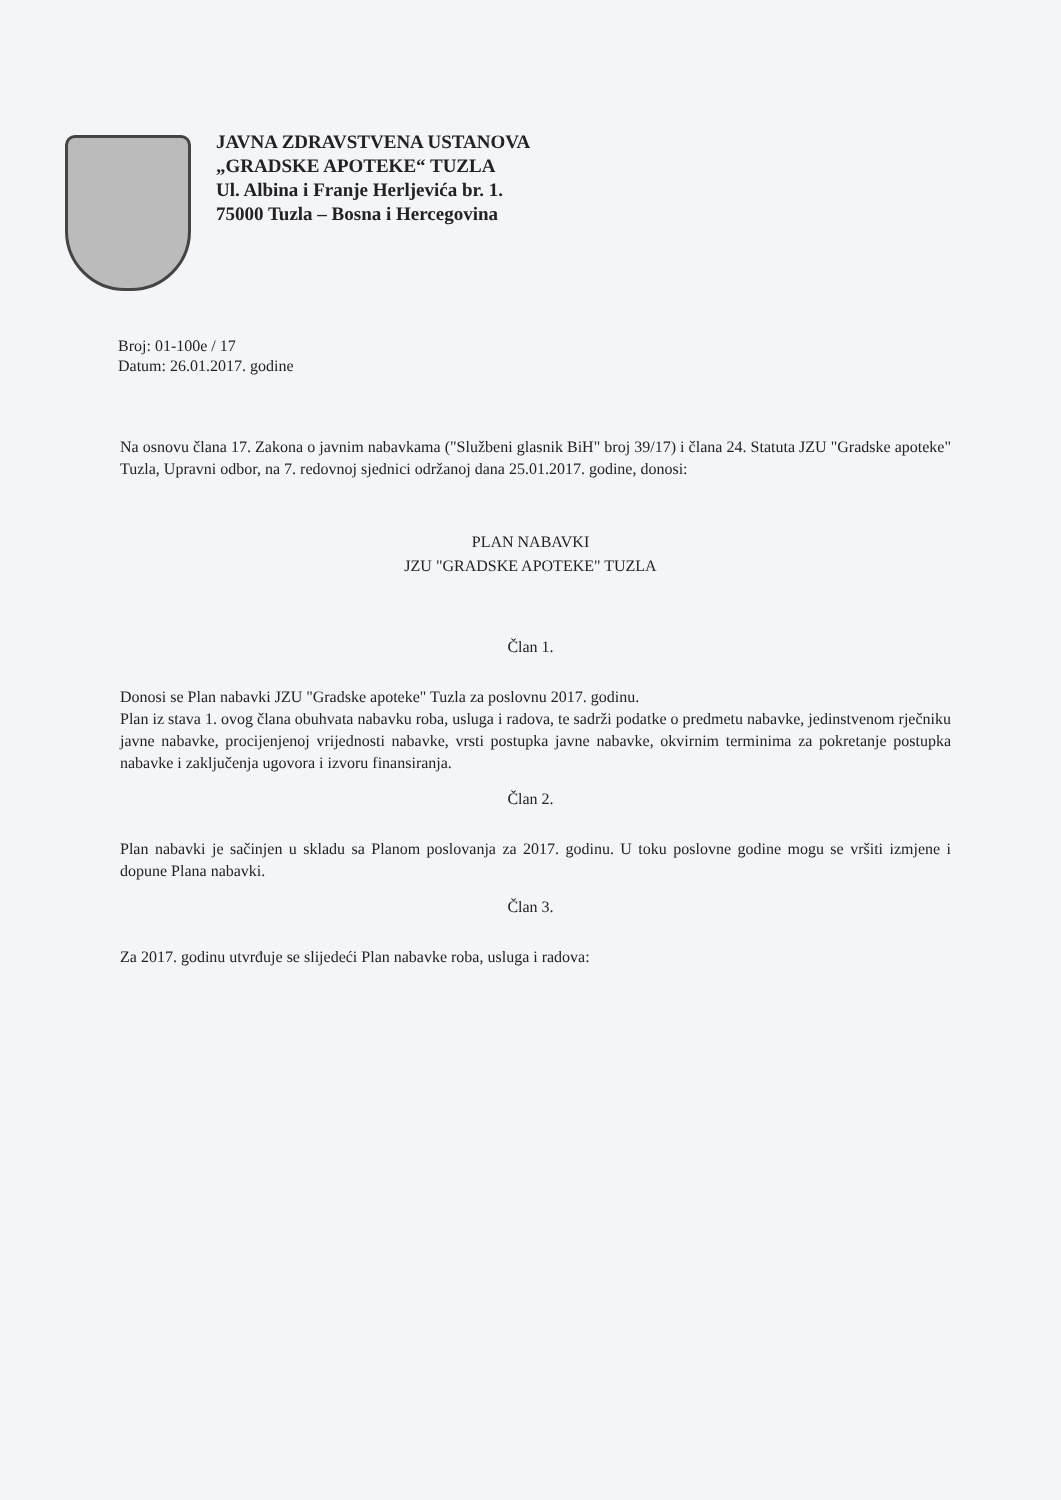JAVNA ZDRAVSTVENA USTANOVA
„GRADSKE APOTEKE“ TUZLA
Ul. Albina i Franje Herljevića br. 1.
75000 Tuzla – Bosna i Hercegovina
Broj: 01-100e / 17
Datum: 26.01.2017. godine
Na osnovu člana 17. Zakona o javnim nabavkama ("Službeni glasnik BiH" broj 39/17) i člana 24. Statuta JZU "Gradske apoteke" Tuzla, Upravni odbor, na 7. redovnoj sjednici održanoj dana 25.01.2017. godine, donosi:
PLAN NABAVKI
JZU "GRADSKE APOTEKE" TUZLA
Član 1.
Donosi se Plan nabavki JZU "Gradske apoteke" Tuzla za poslovnu 2017. godinu.
Plan iz stava 1. ovog člana obuhvata nabavku roba, usluga i radova, te sadrži podatke o predmetu nabavke, jedinstvenom rječniku javne nabavke, procijenjenoj vrijednosti nabavke, vrsti postupka javne nabavke, okvirnim terminima za pokretanje postupka nabavke i zaključenja ugovora i izvoru finansiranja.
Član 2.
Plan nabavki je sačinjen u skladu sa Planom poslovanja za 2017. godinu. U toku poslovne godine mogu se vršiti izmjene i dopune Plana nabavki.
Član 3.
Za 2017. godinu utvrđuje se slijedeći Plan nabavke roba, usluga i radova: